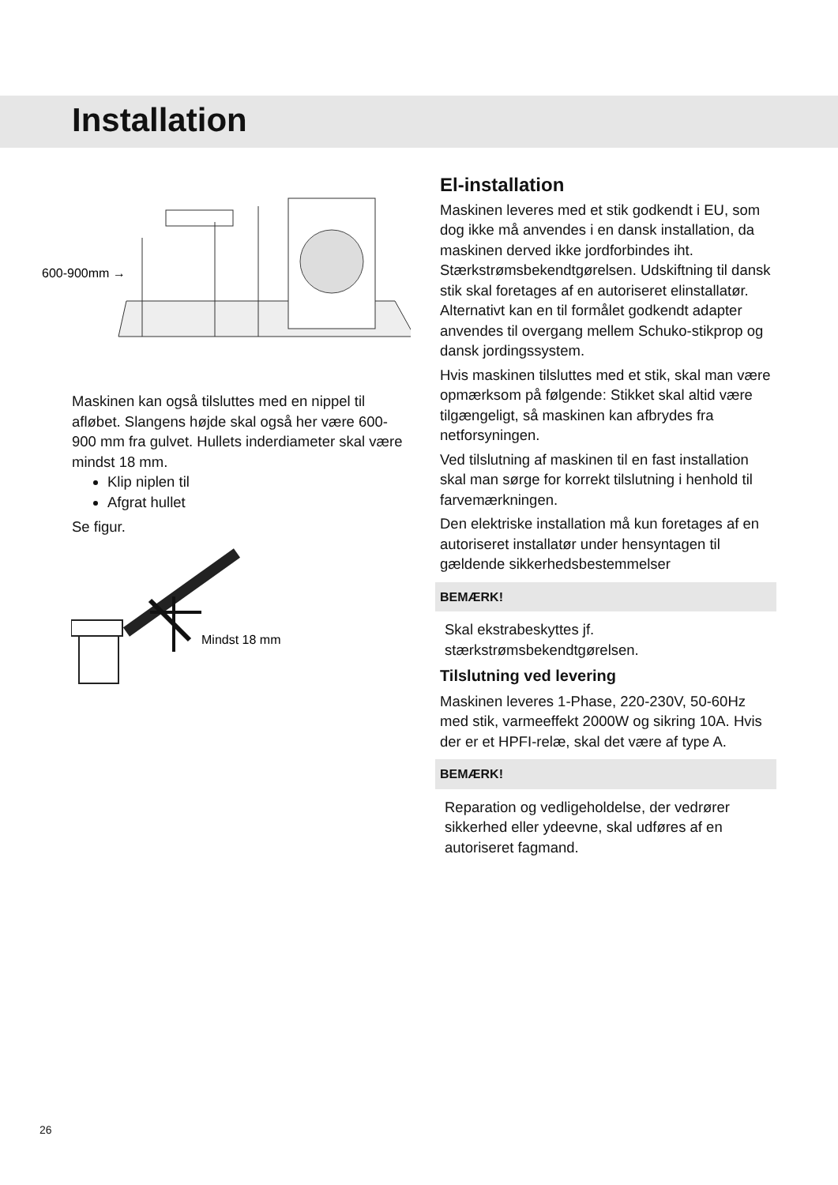Installation
600-900mm →
Maskinen kan også tilsluttes med en nippel til afløbet. Slangens højde skal også her være 600-900 mm fra gulvet. Hullets inderdiameter skal være mindst 18 mm.
Klip niplen til
Afgrat hullet
Se figur.
Mindst 18 mm
El-installation
Maskinen leveres med et stik godkendt i EU, som dog ikke må anvendes i en dansk installation, da maskinen derved ikke jordforbindes iht. Stærkstrømsbekendtgørelsen. Udskiftning til dansk stik skal foretages af en autoriseret elinstallatør. Alternativt kan en til formålet godkendt adapter anvendes til overgang mellem Schuko-stikprop og dansk jordingssystem.
Hvis maskinen tilsluttes med et stik, skal man være opmærksom på følgende: Stikket skal altid være tilgængeligt, så maskinen kan afbrydes fra netforsyningen.
Ved tilslutning af maskinen til en fast installation skal man sørge for korrekt tilslutning i henhold til farvemærkningen.
Den elektriske installation må kun foretages af en autoriseret installatør under hensyntagen til gældende sikkerhedsbestemmelser
BEMÆRK!
Skal ekstrabeskyttes jf. stærkstrømsbekendtgørelsen.
Tilslutning ved levering
Maskinen leveres 1-Phase, 220-230V, 50-60Hz med stik, varmeeffekt 2000W og sikring 10A. Hvis der er et HPFI-relæ, skal det være af type A.
BEMÆRK!
Reparation og vedligeholdelse, der vedrører sikkerhed eller ydeevne, skal udføres af en autoriseret fagmand.
26